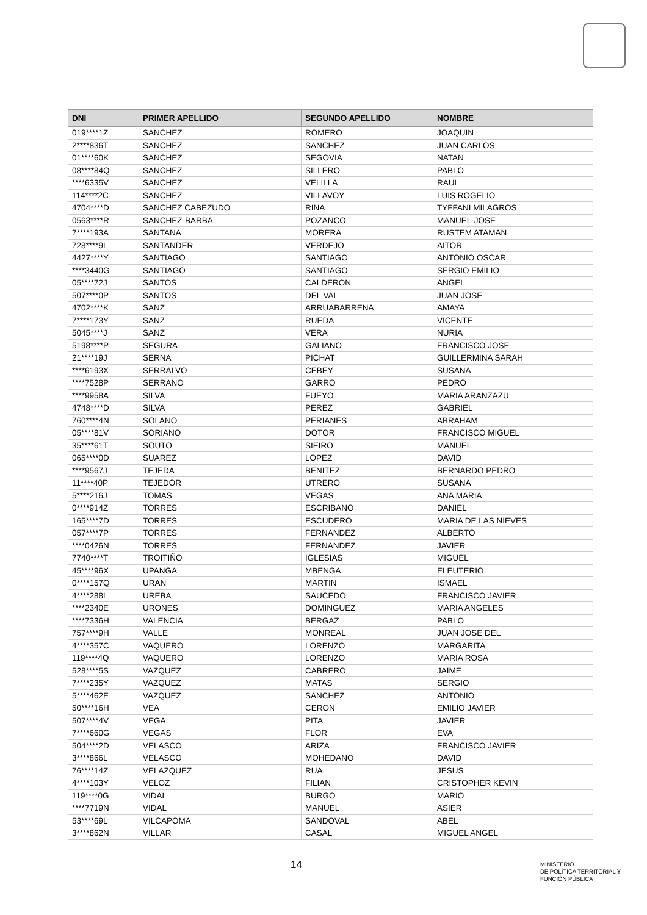| DNI | PRIMER APELLIDO | SEGUNDO APELLIDO | NOMBRE |
| --- | --- | --- | --- |
| 019****1Z | SANCHEZ | ROMERO | JOAQUIN |
| 2****836T | SANCHEZ | SANCHEZ | JUAN CARLOS |
| 01****60K | SANCHEZ | SEGOVIA | NATAN |
| 08****84Q | SANCHEZ | SILLERO | PABLO |
| ****6335V | SANCHEZ | VELILLA | RAUL |
| 114****2C | SANCHEZ | VILLAVOY | LUIS ROGELIO |
| 4704****D | SANCHEZ CABEZUDO | RINA | TYFFANI MILAGROS |
| 0563****R | SANCHEZ-BARBA | POZANCO | MANUEL-JOSE |
| 7****193A | SANTANA | MORERA | RUSTEM ATAMAN |
| 728****9L | SANTANDER | VERDEJO | AITOR |
| 4427****Y | SANTIAGO | SANTIAGO | ANTONIO OSCAR |
| ****3440G | SANTIAGO | SANTIAGO | SERGIO EMILIO |
| 05****72J | SANTOS | CALDERON | ANGEL |
| 507****0P | SANTOS | DEL VAL | JUAN JOSE |
| 4702****K | SANZ | ARRUABARRENA | AMAYA |
| 7****173Y | SANZ | RUEDA | VICENTE |
| 5045****J | SANZ | VERA | NURIA |
| 5198****P | SEGURA | GALIANO | FRANCISCO JOSE |
| 21****19J | SERNA | PICHAT | GUILLERMINA SARAH |
| ****6193X | SERRALVO | CEBEY | SUSANA |
| ****7528P | SERRANO | GARRO | PEDRO |
| ****9958A | SILVA | FUEYO | MARIA ARANZAZU |
| 4748****D | SILVA | PEREZ | GABRIEL |
| 760****4N | SOLANO | PERIANES | ABRAHAM |
| 05****81V | SORIANO | DOTOR | FRANCISCO MIGUEL |
| 35****61T | SOUTO | SIEIRO | MANUEL |
| 065****0D | SUAREZ | LOPEZ | DAVID |
| ****9567J | TEJEDA | BENITEZ | BERNARDO PEDRO |
| 11****40P | TEJEDOR | UTRERO | SUSANA |
| 5****216J | TOMAS | VEGAS | ANA MARIA |
| 0****914Z | TORRES | ESCRIBANO | DANIEL |
| 165****7D | TORRES | ESCUDERO | MARIA DE LAS NIEVES |
| 057****7P | TORRES | FERNANDEZ | ALBERTO |
| ****0426N | TORRES | FERNANDEZ | JAVIER |
| 7740****T | TROITIÑO | IGLESIAS | MIGUEL |
| 45****96X | UPANGA | MBENGA | ELEUTERIO |
| 0****157Q | URAN | MARTIN | ISMAEL |
| 4****288L | UREBA | SAUCEDO | FRANCISCO JAVIER |
| ****2340E | URONES | DOMINGUEZ | MARIA ANGELES |
| ****7336H | VALENCIA | BERGAZ | PABLO |
| 757****9H | VALLE | MONREAL | JUAN JOSE DEL |
| 4****357C | VAQUERO | LORENZO | MARGARITA |
| 119****4Q | VAQUERO | LORENZO | MARIA ROSA |
| 528****5S | VAZQUEZ | CABRERO | JAIME |
| 7****235Y | VAZQUEZ | MATAS | SERGIO |
| 5****462E | VAZQUEZ | SANCHEZ | ANTONIO |
| 50****16H | VEA | CERON | EMILIO JAVIER |
| 507****4V | VEGA | PITA | JAVIER |
| 7****660G | VEGAS | FLOR | EVA |
| 504****2D | VELASCO | ARIZA | FRANCISCO JAVIER |
| 3****866L | VELASCO | MOHEDANO | DAVID |
| 76****14Z | VELAZQUEZ | RUA | JESUS |
| 4****103Y | VELOZ | FILIAN | CRISTOPHER KEVIN |
| 119****0G | VIDAL | BURGO | MARIO |
| ****7719N | VIDAL | MANUEL | ASIER |
| 53****69L | VILCAPOMA | SANDOVAL | ABEL |
| 3****862N | VILLAR | CASAL | MIGUEL ANGEL |
14
MINISTERIO
DE POLÍTICA TERRITORIAL Y
FUNCIÓN PÚBLICA